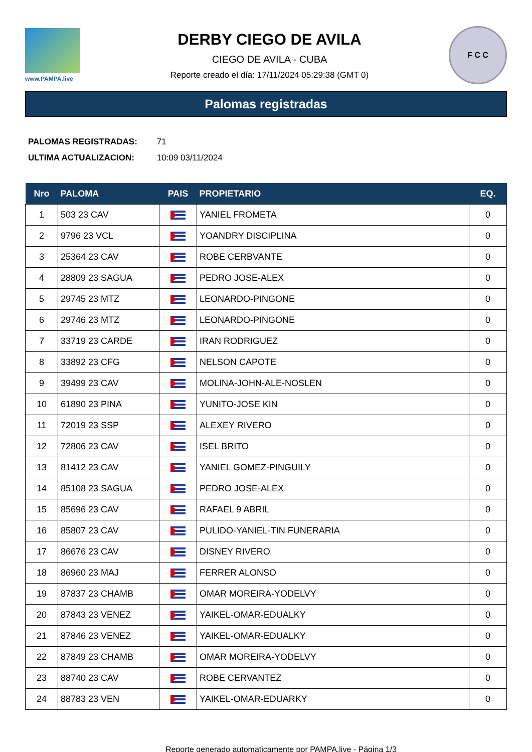www.PAMPA.live
DERBY CIEGO DE AVILA
CIEGO DE AVILA - CUBA
Reporte creado el día: 17/11/2024 05:29:38 (GMT 0)
F C C
Palomas registradas
PALOMAS REGISTRADAS: 71
ULTIMA ACTUALIZACION: 10:09 03/11/2024
| Nro | PALOMA | PAIS | PROPIETARIO | EQ. |
| --- | --- | --- | --- | --- |
| 1 | 503 23 CAV | | YANIEL FROMETA | 0 |
| 2 | 9796 23 VCL | | YOANDRY DISCIPLINA | 0 |
| 3 | 25364 23 CAV | | ROBE CERBVANTE | 0 |
| 4 | 28809 23 SAGUA | | PEDRO JOSE-ALEX | 0 |
| 5 | 29745 23 MTZ | | LEONARDO-PINGONE | 0 |
| 6 | 29746 23 MTZ | | LEONARDO-PINGONE | 0 |
| 7 | 33719 23 CARDE | | IRAN RODRIGUEZ | 0 |
| 8 | 33892 23 CFG | | NELSON CAPOTE | 0 |
| 9 | 39499 23 CAV | | MOLINA-JOHN-ALE-NOSLEN | 0 |
| 10 | 61890 23 PINA | | YUNITO-JOSE KIN | 0 |
| 11 | 72019 23 SSP | | ALEXEY RIVERO | 0 |
| 12 | 72806 23 CAV | | ISEL BRITO | 0 |
| 13 | 81412 23 CAV | | YANIEL GOMEZ-PINGUILY | 0 |
| 14 | 85108 23 SAGUA | | PEDRO JOSE-ALEX | 0 |
| 15 | 85696 23 CAV | | RAFAEL 9 ABRIL | 0 |
| 16 | 85807 23 CAV | | PULIDO-YANIEL-TIN FUNERARIA | 0 |
| 17 | 86676 23 CAV | | DISNEY RIVERO | 0 |
| 18 | 86960 23 MAJ | | FERRER ALONSO | 0 |
| 19 | 87837 23 CHAMB | | OMAR MOREIRA-YODELVY | 0 |
| 20 | 87843 23 VENEZ | | YAIKEL-OMAR-EDUALKY | 0 |
| 21 | 87846 23 VENEZ | | YAIKEL-OMAR-EDUALKY | 0 |
| 22 | 87849 23 CHAMB | | OMAR MOREIRA-YODELVY | 0 |
| 23 | 88740 23 CAV | | ROBE CERVANTEZ | 0 |
| 24 | 88783 23 VEN | | YAIKEL-OMAR-EDUARKY | 0 |
Reporte generado automaticamente por PAMPA.live - Página 1/3